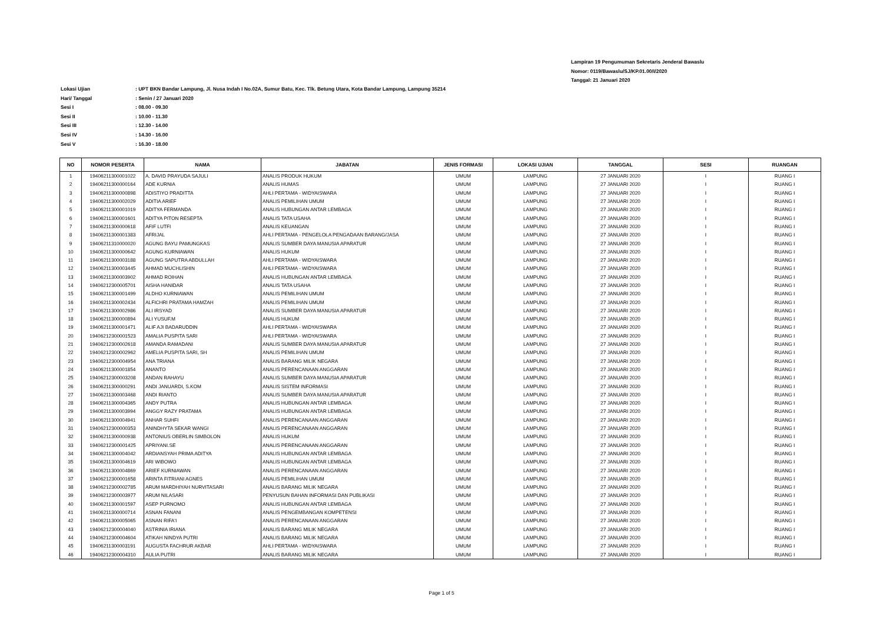Lampiran 19 Pengumuman Sekretaris Jenderal Bawaslu
Nomor: 0119/Bawaslu/SJ/KP.01.00/I/2020
Tanggal: 21 Januari 2020
Lokasi Ujian: UPT BKN Bandar Lampung, Jl. Nusa Indah I No.02A, Sumur Batu, Kec. Tlk. Betung Utara, Kota Bandar Lampung, Lampung 35214
Hari/ Tanggal: Senin / 27 Januari 2020
Sesi I: 08.00 - 09.30
Sesi II: 10.00 - 11.30
Sesi III: 12.30 - 14.00
Sesi IV: 14.30 - 16.00
Sesi V: 16.30 - 18.00
| NO | NOMOR PESERTA | NAMA | JABATAN | JENIS FORMASI | LOKASI UJIAN | TANGGAL | SESI | RUANGAN |
| --- | --- | --- | --- | --- | --- | --- | --- | --- |
| 1 | 19406211300001022 | A. DAVID PRAYUDA SAJULI | ANALIS PRODUK HUKUM | UMUM | LAMPUNG | 27 JANUARI 2020 | I | RUANG I |
| 2 | 19406211300000164 | ADE KURNIA | ANALIS HUMAS | UMUM | LAMPUNG | 27 JANUARI 2020 | I | RUANG I |
| 3 | 19406211300000898 | ADISTIYO PRADITTA | AHLI PERTAMA - WIDYAISWARA | UMUM | LAMPUNG | 27 JANUARI 2020 | I | RUANG I |
| 4 | 19406211300002029 | ADITIA ARIEF | ANALIS PEMILIHAN UMUM | UMUM | LAMPUNG | 27 JANUARI 2020 | I | RUANG I |
| 5 | 19406211300001019 | ADITYA FERMANDA | ANALIS HUBUNGAN ANTAR LEMBAGA | UMUM | LAMPUNG | 27 JANUARI 2020 | I | RUANG I |
| 6 | 19406211300001601 | ADITYA PITON RESEPTA | ANALIS TATA USAHA | UMUM | LAMPUNG | 27 JANUARI 2020 | I | RUANG I |
| 7 | 19406211300000618 | AFIF LUTFI | ANALIS KEUANGAN | UMUM | LAMPUNG | 27 JANUARI 2020 | I | RUANG I |
| 8 | 19406211300001383 | AFRIJAL | AHLI PERTAMA - PENGELOLA PENGADAAN BARANG/JASA | UMUM | LAMPUNG | 27 JANUARI 2020 | I | RUANG I |
| 9 | 19406211310000020 | AGUNG BAYU PAMUNGKAS | ANALIS SUMBER DAYA MANUSIA APARATUR | UMUM | LAMPUNG | 27 JANUARI 2020 | I | RUANG I |
| 10 | 19406211300000642 | AGUNG KURNIAWAN | ANALIS HUKUM | UMUM | LAMPUNG | 27 JANUARI 2020 | I | RUANG I |
| 11 | 19406211300003188 | AGUNG SAPUTRA ABDULLAH | AHLI PERTAMA - WIDYAISWARA | UMUM | LAMPUNG | 27 JANUARI 2020 | I | RUANG I |
| 12 | 19406211300003445 | AHMAD MUCHLISHIN | AHLI PERTAMA - WIDYAISWARA | UMUM | LAMPUNG | 27 JANUARI 2020 | I | RUANG I |
| 13 | 19406211300003902 | AHMAD ROIHAN | ANALIS HUBUNGAN ANTAR LEMBAGA | UMUM | LAMPUNG | 27 JANUARI 2020 | I | RUANG I |
| 14 | 19406212300005701 | AISHA HANIDAR | ANALIS TATA USAHA | UMUM | LAMPUNG | 27 JANUARI 2020 | I | RUANG I |
| 15 | 19406211300001499 | ALDHO KURNIAWAN | ANALIS PEMILIHAN UMUM | UMUM | LAMPUNG | 27 JANUARI 2020 | I | RUANG I |
| 16 | 19406211300002434 | ALFICHRI PRATAMA HAMZAH | ANALIS PEMILIHAN UMUM | UMUM | LAMPUNG | 27 JANUARI 2020 | I | RUANG I |
| 17 | 19406211300002986 | ALI IRSYAD | ANALIS SUMBER DAYA MANUSIA APARATUR | UMUM | LAMPUNG | 27 JANUARI 2020 | I | RUANG I |
| 18 | 19406211300000894 | ALI YUSUF.M | ANALIS HUKUM | UMUM | LAMPUNG | 27 JANUARI 2020 | I | RUANG I |
| 19 | 19406211300001471 | ALIF AJI BADARUDDIN | AHLI PERTAMA - WIDYAISWARA | UMUM | LAMPUNG | 27 JANUARI 2020 | I | RUANG I |
| 20 | 19406212300001523 | AMALIA PUSPITA SARI | AHLI PERTAMA - WIDYAISWARA | UMUM | LAMPUNG | 27 JANUARI 2020 | I | RUANG I |
| 21 | 19406212300002618 | AMANDA RAMADANI | ANALIS SUMBER DAYA MANUSIA APARATUR | UMUM | LAMPUNG | 27 JANUARI 2020 | I | RUANG I |
| 22 | 19406212300002962 | AMELIA PUSPITA SARI, SH | ANALIS PEMILIHAN UMUM | UMUM | LAMPUNG | 27 JANUARI 2020 | I | RUANG I |
| 23 | 19406212300004954 | ANA TRIANA | ANALIS BARANG MILIK NEGARA | UMUM | LAMPUNG | 27 JANUARI 2020 | I | RUANG I |
| 24 | 19406211300001854 | ANANTO | ANALIS PERENCANAAN ANGGARAN | UMUM | LAMPUNG | 27 JANUARI 2020 | I | RUANG I |
| 25 | 19406212300003208 | ANDAN RAHAYU | ANALIS SUMBER DAYA MANUSIA APARATUR | UMUM | LAMPUNG | 27 JANUARI 2020 | I | RUANG I |
| 26 | 19406211300000291 | ANDI JANUARDI, S.KOM | ANALIS SISTEM INFORMASI | UMUM | LAMPUNG | 27 JANUARI 2020 | I | RUANG I |
| 27 | 19406211300003468 | ANDI RIANTO | ANALIS SUMBER DAYA MANUSIA APARATUR | UMUM | LAMPUNG | 27 JANUARI 2020 | I | RUANG I |
| 28 | 19406211300004365 | ANDY PUTRA | ANALIS HUBUNGAN ANTAR LEMBAGA | UMUM | LAMPUNG | 27 JANUARI 2020 | I | RUANG I |
| 29 | 19406211300003994 | ANGGY RAZY PRATAMA | ANALIS HUBUNGAN ANTAR LEMBAGA | UMUM | LAMPUNG | 27 JANUARI 2020 | I | RUANG I |
| 30 | 19406211300004941 | ANHAR SUHFI | ANALIS PERENCANAAN ANGGARAN | UMUM | LAMPUNG | 27 JANUARI 2020 | I | RUANG I |
| 31 | 19406212300000353 | ANINDHYTA SEKAR WANGI | ANALIS PERENCANAAN ANGGARAN | UMUM | LAMPUNG | 27 JANUARI 2020 | I | RUANG I |
| 32 | 19406211300000938 | ANTONIUS OBERLIN SIMBOLON | ANALIS HUKUM | UMUM | LAMPUNG | 27 JANUARI 2020 | I | RUANG I |
| 33 | 19406212300001425 | APRIYANI.SE | ANALIS PERENCANAAN ANGGARAN | UMUM | LAMPUNG | 27 JANUARI 2020 | I | RUANG I |
| 34 | 19406211300004042 | ARDIANSYAH PRIMA ADITYA | ANALIS HUBUNGAN ANTAR LEMBAGA | UMUM | LAMPUNG | 27 JANUARI 2020 | I | RUANG I |
| 35 | 19406211300004619 | ARI WIBOWO | ANALIS HUBUNGAN ANTAR LEMBAGA | UMUM | LAMPUNG | 27 JANUARI 2020 | I | RUANG I |
| 36 | 19406211300004869 | ARIEF KURNIAWAN | ANALIS PERENCANAAN ANGGARAN | UMUM | LAMPUNG | 27 JANUARI 2020 | I | RUANG I |
| 37 | 19406212300001658 | ARINTA FITRIANI AGNES | ANALIS PEMILIHAN UMUM | UMUM | LAMPUNG | 27 JANUARI 2020 | I | RUANG I |
| 38 | 19406212300002785 | ARUM MARDHIYAH NURVITASARI | ANALIS BARANG MILIK NEGARA | UMUM | LAMPUNG | 27 JANUARI 2020 | I | RUANG I |
| 39 | 19406212300003977 | ARUM NILASARI | PENYUSUN BAHAN INFORMASI DAN PUBLIKASI | UMUM | LAMPUNG | 27 JANUARI 2020 | I | RUANG I |
| 40 | 19406211300001597 | ASEP PURNOMO | ANALIS HUBUNGAN ANTAR LEMBAGA | UMUM | LAMPUNG | 27 JANUARI 2020 | I | RUANG I |
| 41 | 19406211300000714 | ASNAN FANANI | ANALIS PENGEMBANGAN KOMPETENSI | UMUM | LAMPUNG | 27 JANUARI 2020 | I | RUANG I |
| 42 | 19406211300005065 | ASNAN RIFA'I | ANALIS PERENCANAAN ANGGARAN | UMUM | LAMPUNG | 27 JANUARI 2020 | I | RUANG I |
| 43 | 19406212300004040 | ASTRINIA IRIANA | ANALIS BARANG MILIK NEGARA | UMUM | LAMPUNG | 27 JANUARI 2020 | I | RUANG I |
| 44 | 19406212300004604 | ATIKAH NINDYA PUTRI | ANALIS BARANG MILIK NEGARA | UMUM | LAMPUNG | 27 JANUARI 2020 | I | RUANG I |
| 45 | 19406211300003191 | AUGUSTA FACHRUR AKBAR | AHLI PERTAMA - WIDYAISWARA | UMUM | LAMPUNG | 27 JANUARI 2020 | I | RUANG I |
| 46 | 19406212300004310 | AULIA PUTRI | ANALIS BARANG MILIK NEGARA | UMUM | LAMPUNG | 27 JANUARI 2020 | I | RUANG I |
Page 1 of 5